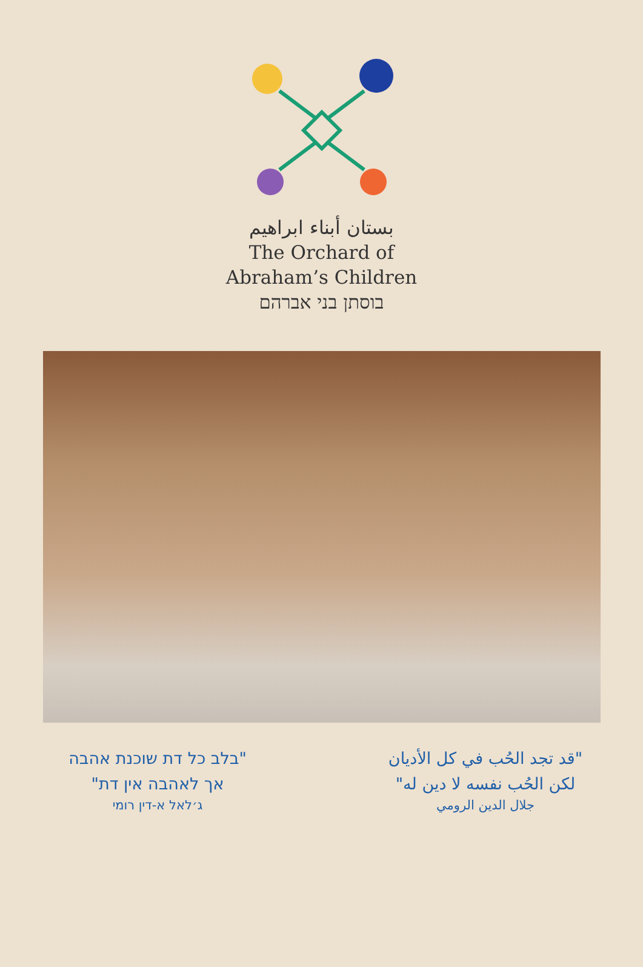بستان أبناء ابراهيم
The Orchard of
Abraham’s Children
בוסתן בני אברהם
"בלב כל דת שוכנת אהבה
אך לאהבה אין דת"
ג׳לאל א-דין רומי
"قد تجد الحُب في كل الأديان
لكن الحُب نفسه لا دين له"
جلال الدين الرومي